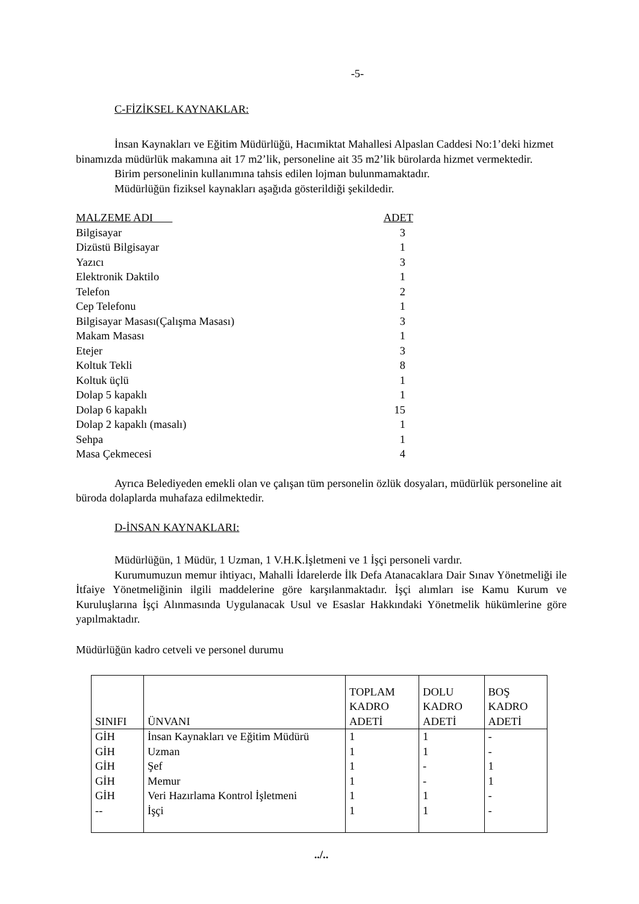-5-
C-FİZİKSEL KAYNAKLAR:
İnsan Kaynakları ve Eğitim Müdürlüğü, Hacımiktat Mahallesi Alpaslan Caddesi No:1’deki hizmet binamızda müdürlük makamına ait 17 m2’lik, personeline ait 35 m2’lik bürolarda hizmet vermektedir.
Birim personelinin kullanımına tahsis edilen lojman bulunmamaktadır.
Müdürlüğün fiziksel kaynakları aşağıda gösterildiği şekildedir.
| MALZEME ADI | ADET |
| Bilgisayar | 3 |
| Dizüstü Bilgisayar | 1 |
| Yazıcı | 3 |
| Elektronik Daktilo | 1 |
| Telefon | 2 |
| Cep Telefonu | 1 |
| Bilgisayar Masası(Çalışma Masası) | 3 |
| Makam Masası | 1 |
| Etejer | 3 |
| Koltuk Tekli | 8 |
| Koltuk üçlü | 1 |
| Dolap 5 kapaklı | 1 |
| Dolap 6 kapaklı | 15 |
| Dolap 2 kapaklı (masalı) | 1 |
| Sehpa | 1 |
| Masa Çekmecesi | 4 |
Ayrıca Belediyeden emekli olan ve çalışan tüm personelin özlük dosyaları, müdürlük personeline ait büroda dolaplarda muhafaza edilmektedir.
D-İNSAN KAYNAKLARI:
Müdürlüğün, 1 Müdür, 1 Uzman, 1 V.H.K.İşletmeni ve 1 İşçi personeli vardır.
Kurumumuzun memur ihtiyacı, Mahalli İdarelerde İlk Defa Atanacaklara Dair Sınav Yönetmeliği ile İtfaiye Yönetmeliğinin ilgili maddelerine göre karşılanmaktadır. İşçi alımları ise Kamu Kurum ve Kuruluşlarına İşçi Alınmasında Uygulanacak Usul ve Esaslar Hakkındaki Yönetmelik hükümlerine göre yapılmaktadır.
Müdürlüğün kadro cetveli ve personel durumu
| SINIFI | ÜNVANI | TOPLAM KADRO ADETİ | DOLU KADRO ADETİ | BOŞ KADRO ADETİ |
| --- | --- | --- | --- | --- |
| GİH | İnsan Kaynakları ve Eğitim Müdürü | 1 | 1 | - |
| GİH | Uzman | 1 | 1 | - |
| GİH | Şef | 1 | - | 1 |
| GİH | Memur | 1 | - | 1 |
| GİH | Veri Hazırlama Kontrol İşletmeni | 1 | 1 | - |
| -- | İşçi | 1 | 1 | - |
../..